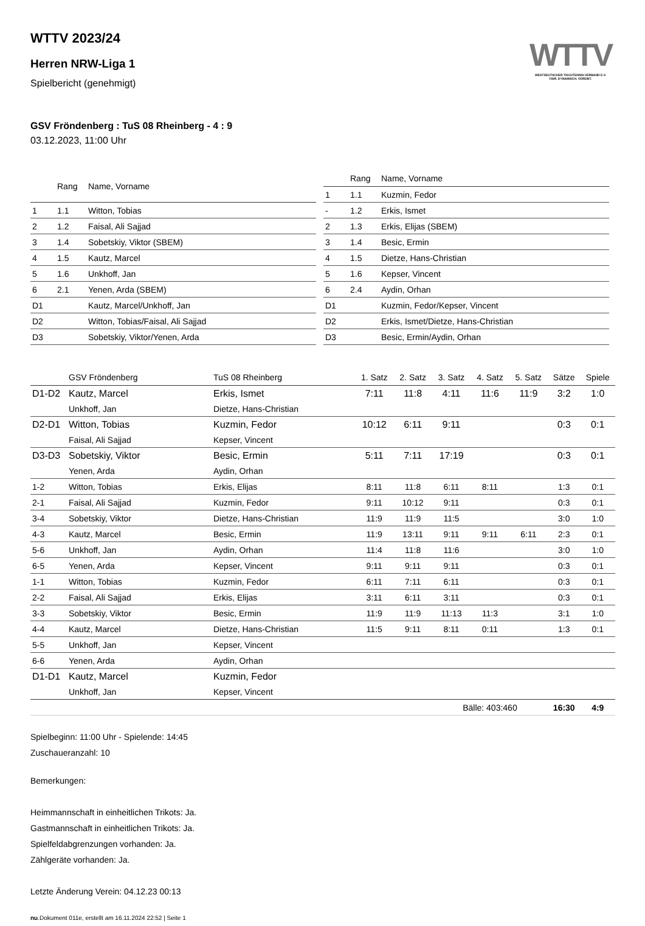WTTV
WESTDEUTSCHER TISCHTENNIS-VERBAND E.V.
FAIR. DYNAMISCH. VEREINT.
WTTV 2023/24
Herren NRW-Liga 1
Spielbericht (genehmigt)
GSV Fröndenberg : TuS 08 Rheinberg - 4 : 9
03.12.2023, 11:00 Uhr
| | Rang | Name, Vorname |
| --- | --- | --- |
| 1 | 1.1 | Witton, Tobias |
| 2 | 1.2 | Faisal, Ali Sajjad |
| 3 | 1.4 | Sobetskiy, Viktor (SBEM) |
| 4 | 1.5 | Kautz, Marcel |
| 5 | 1.6 | Unkhoff, Jan |
| 6 | 2.1 | Yenen, Arda (SBEM) |
| D1 | | Kautz, Marcel/Unkhoff, Jan |
| D2 | | Witton, Tobias/Faisal, Ali Sajjad |
| D3 | | Sobetskiy, Viktor/Yenen, Arda |
| | Rang | Name, Vorname |
| --- | --- | --- |
| 1 | 1.1 | Kuzmin, Fedor |
| - | 1.2 | Erkis, Ismet |
| 2 | 1.3 | Erkis, Elijas (SBEM) |
| 3 | 1.4 | Besic, Ermin |
| 4 | 1.5 | Dietze, Hans-Christian |
| 5 | 1.6 | Kepser, Vincent |
| 6 | 2.4 | Aydin, Orhan |
| D1 | | Kuzmin, Fedor/Kepser, Vincent |
| D2 | | Erkis, Ismet/Dietze, Hans-Christian |
| D3 | | Besic, Ermin/Aydin, Orhan |
| | GSV Fröndenberg | TuS 08 Rheinberg | 1. Satz | 2. Satz | 3. Satz | 4. Satz | 5. Satz | Sätze | Spiele |
| --- | --- | --- | --- | --- | --- | --- | --- | --- | --- |
| D1-D2 | Kautz, Marcel | Erkis, Ismet | 7:11 | 11:8 | 4:11 | 11:6 | 11:9 | 3:2 | 1:0 |
| | Unkhoff, Jan | Dietze, Hans-Christian | | | | | | | |
| D2-D1 | Witton, Tobias | Kuzmin, Fedor | 10:12 | 6:11 | 9:11 | | | 0:3 | 0:1 |
| | Faisal, Ali Sajjad | Kepser, Vincent | | | | | | | |
| D3-D3 | Sobetskiy, Viktor | Besic, Ermin | 5:11 | 7:11 | 17:19 | | | 0:3 | 0:1 |
| | Yenen, Arda | Aydin, Orhan | | | | | | | |
| 1-2 | Witton, Tobias | Erkis, Elijas | 8:11 | 11:8 | 6:11 | 8:11 | | 1:3 | 0:1 |
| 2-1 | Faisal, Ali Sajjad | Kuzmin, Fedor | 9:11 | 10:12 | 9:11 | | | 0:3 | 0:1 |
| 3-4 | Sobetskiy, Viktor | Dietze, Hans-Christian | 11:9 | 11:9 | 11:5 | | | 3:0 | 1:0 |
| 4-3 | Kautz, Marcel | Besic, Ermin | 11:9 | 13:11 | 9:11 | 9:11 | 6:11 | 2:3 | 0:1 |
| 5-6 | Unkhoff, Jan | Aydin, Orhan | 11:4 | 11:8 | 11:6 | | | 3:0 | 1:0 |
| 6-5 | Yenen, Arda | Kepser, Vincent | 9:11 | 9:11 | 9:11 | | | 0:3 | 0:1 |
| 1-1 | Witton, Tobias | Kuzmin, Fedor | 6:11 | 7:11 | 6:11 | | | 0:3 | 0:1 |
| 2-2 | Faisal, Ali Sajjad | Erkis, Elijas | 3:11 | 6:11 | 3:11 | | | 0:3 | 0:1 |
| 3-3 | Sobetskiy, Viktor | Besic, Ermin | 11:9 | 11:9 | 11:13 | 11:3 | | 3:1 | 1:0 |
| 4-4 | Kautz, Marcel | Dietze, Hans-Christian | 11:5 | 9:11 | 8:11 | 0:11 | | 1:3 | 0:1 |
| 5-5 | Unkhoff, Jan | Kepser, Vincent | | | | | | | |
| 6-6 | Yenen, Arda | Aydin, Orhan | | | | | | | |
| D1-D1 | Kautz, Marcel | Kuzmin, Fedor | | | | | | | |
| | Unkhoff, Jan | Kepser, Vincent | | | | | | | |
| | | | | | Bälle: 403:460 | | | 16:30 | 4:9 |
Spielbeginn: 11:00 Uhr - Spielende: 14:45
Zuschaueranzahl: 10
Bemerkungen:
Heimmannschaft in einheitlichen Trikots: Ja.
Gastmannschaft in einheitlichen Trikots: Ja.
Spielfeldabgrenzungen vorhanden: Ja.
Zählgeräte vorhanden: Ja.
Letzte Änderung Verein: 04.12.23 00:13
nu.Dokument 011e, erstellt am 16.11.2024 22:52 | Seite 1